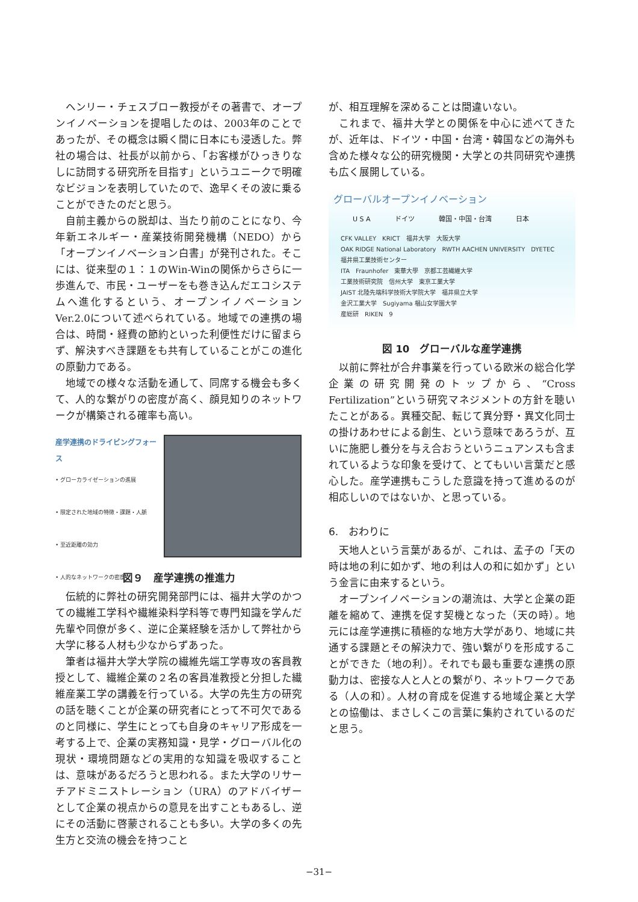ヘンリー・チェスブロー教授がその著書で、オープンイノベーションを提唱したのは、2003年のことであったが、その概念は瞬く間に日本にも浸透した。弊社の場合は、社長が以前から、「お客様がひっきりなしに訪問する研究所を目指す」というユニークで明確なビジョンを表明していたので、逸早くその波に乗ることができたのだと思う。
自前主義からの脱却は、当たり前のことになり、今年新エネルギー・産業技術開発機構（NEDO）から「オープンイノベーション白書」が発刊された。そこには、従来型の１：１のWin-Winの関係からさらに一歩進んで、市民・ユーザーをも巻き込んだエコシステムへ進化するという、オープンイノベーションVer.2.0について述べられている。地域での連携の場合は、時間・経費の節約といった利便性だけに留まらず、解決すべき課題をも共有していることがこの進化の原動力である。
地域での様々な活動を通して、同席する機会も多くて、人的な繋がりの密度が高く、顔見知りのネットワークが構築される確率も高い。
産学連携のドライビングフォース
• グローカライゼーションの進展
• 限定された地域の特徴・課題・人脈
• 至近距離の効力
• 人的なネットワークの密度
図９　産学連携の推進力
伝統的に弊社の研究開発部門には、福井大学のかつての繊維工学科や繊維染料学科等で専門知識を学んだ先輩や同僚が多く、逆に企業経験を活かして弊社から大学に移る人材も少なからずあった。
筆者は福井大学大学院の繊維先端工学専攻の客員教授として、繊維企業の２名の客員准教授と分担した繊維産業工学の講義を行っている。大学の先生方の研究の話を聴くことが企業の研究者にとって不可欠であるのと同様に、学生にとっても自身のキャリア形成を一考する上で、企業の実務知識・見学・グローバル化の現状・環境問題などの実用的な知識を吸収することは、意味があるだろうと思われる。また大学のリサーチアドミニストレーション（URA）のアドバイザーとして企業の視点からの意見を出すこともあるし、逆にその活動に啓蒙されることも多い。大学の多くの先生方と交流の機会を持つこと
が、相互理解を深めることは間違いない。
これまで、福井大学との関係を中心に述べてきたが、近年は、ドイツ・中国・台湾・韓国などの海外も含めた様々な公的研究機関・大学との共同研究や連携も広く展開している。
グローバルオープンイノベーション
U S A ドイツ 韓国・中国・台湾 日本
CFK VALLEY　KRICT　福井大学　大阪大学
OAK RIDGE National Laboratory　RWTH AACHEN UNIVERSITY　DYETEC　福井県工業技術センター
ITA　Fraunhofer　東華大學　京都工芸繊維大学
工業技術研究院　信州大学　東京工業大学
JAIST 北陸先端科学技術大学院大学　福井県立大学
金沢工業大学　Sugiyama 椙山女学園大学
産総研　RIKEN　9
図 10　グローバルな産学連携
以前に弊社が合弁事業を行っている欧米の総合化学企業の研究開発のトップから、“Cross Fertilization”という研究マネジメントの方針を聴いたことがある。異種交配、転じて異分野・異文化同士の掛けあわせによる創生、という意味であろうが、互いに施肥し養分を与え合おうというニュアンスも含まれているような印象を受けて、とてもいい言葉だと感心した。産学連携もこうした意識を持って進めるのが相応しいのではないか、と思っている。
6.　おわりに
天地人という言葉があるが、これは、孟子の「天の時は地の利に如かず、地の利は人の和に如かず」という金言に由来するという。
オープンイノベーションの潮流は、大学と企業の距離を縮めて、連携を促す契機となった（天の時）。地元には産学連携に積極的な地方大学があり、地域に共通する課題とその解決力で、強い繋がりを形成することができた（地の利）。それでも最も重要な連携の原動力は、密接な人と人との繋がり、ネットワークである（人の和）。人材の育成を促進する地域企業と大学との協働は、まさしくこの言葉に集約されているのだと思う。
−31−